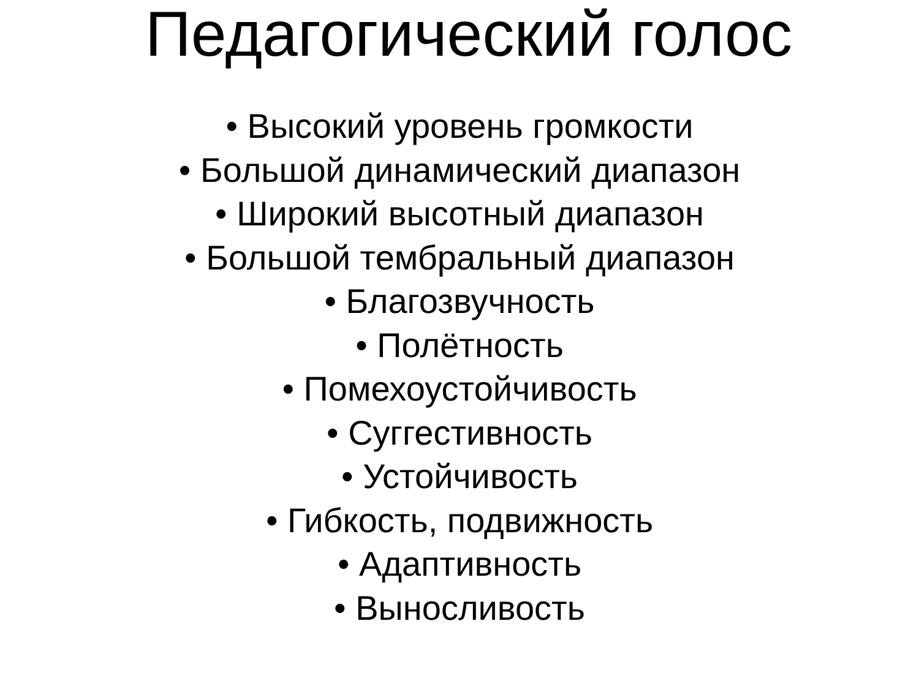Педагогический голос
• Высокий уровень громкости
• Большой динамический диапазон
• Широкий высотный диапазон
• Большой тембральный диапазон
• Благозвучность
• Полётность
• Помехоустойчивость
• Суггестивность
• Устойчивость
• Гибкость, подвижность
• Адаптивность
• Выносливость